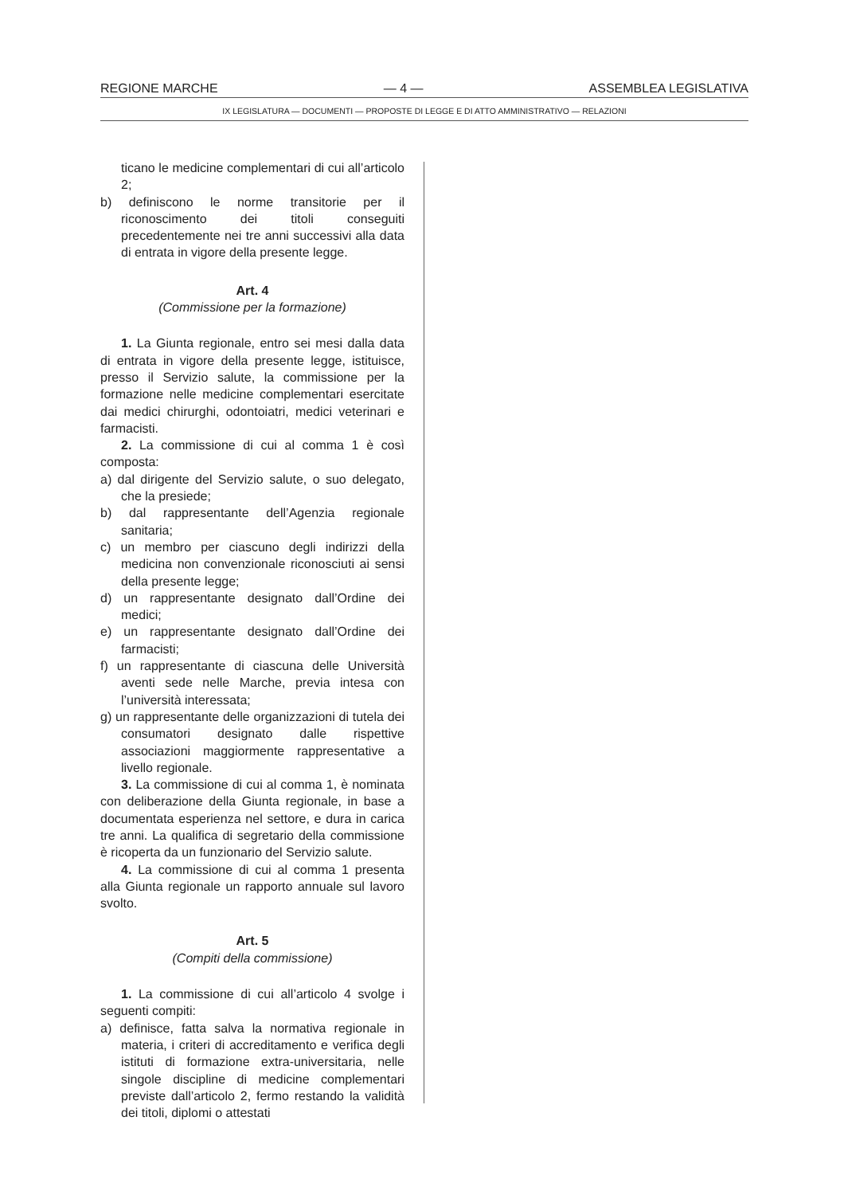REGIONE MARCHE — 4 — ASSEMBLEA LEGISLATIVA
IX LEGISLATURA — DOCUMENTI — PROPOSTE DI LEGGE E DI ATTO AMMINISTRATIVO — RELAZIONI
ticano le medicine complementari di cui all’articolo 2;
b) definiscono le norme transitorie per il riconoscimento dei titoli conseguiti precedentemente nei tre anni successivi alla data di entrata in vigore della presente legge.
Art. 4
(Commissione per la formazione)
1. La Giunta regionale, entro sei mesi dalla data di entrata in vigore della presente legge, istituisce, presso il Servizio salute, la commissione per la formazione nelle medicine complementari esercitate dai medici chirurghi, odontoiatri, medici veterinari e farmacisti.
2. La commissione di cui al comma 1 è così composta:
a) dal dirigente del Servizio salute, o suo delegato, che la presiede;
b) dal rappresentante dell’Agenzia regionale sanitaria;
c) un membro per ciascuno degli indirizzi della medicina non convenzionale riconosciuti ai sensi della presente legge;
d) un rappresentante designato dall’Ordine dei medici;
e) un rappresentante designato dall’Ordine dei farmacisti;
f) un rappresentante di ciascuna delle Università aventi sede nelle Marche, previa intesa con l’università interessata;
g) un rappresentante delle organizzazioni di tutela dei consumatori designato dalle rispettive associazioni maggiormente rappresentative a livello regionale.
3. La commissione di cui al comma 1, è nominata con deliberazione della Giunta regionale, in base a documentata esperienza nel settore, e dura in carica tre anni. La qualifica di segretario della commissione è ricoperta da un funzionario del Servizio salute.
4. La commissione di cui al comma 1 presenta alla Giunta regionale un rapporto annuale sul lavoro svolto.
Art. 5
(Compiti della commissione)
1. La commissione di cui all’articolo 4 svolge i seguenti compiti:
a) definisce, fatta salva la normativa regionale in materia, i criteri di accreditamento e verifica degli istituti di formazione extra-universitaria, nelle singole discipline di medicine complementari previste dall’articolo 2, fermo restando la validità dei titoli, diplomi o attestati